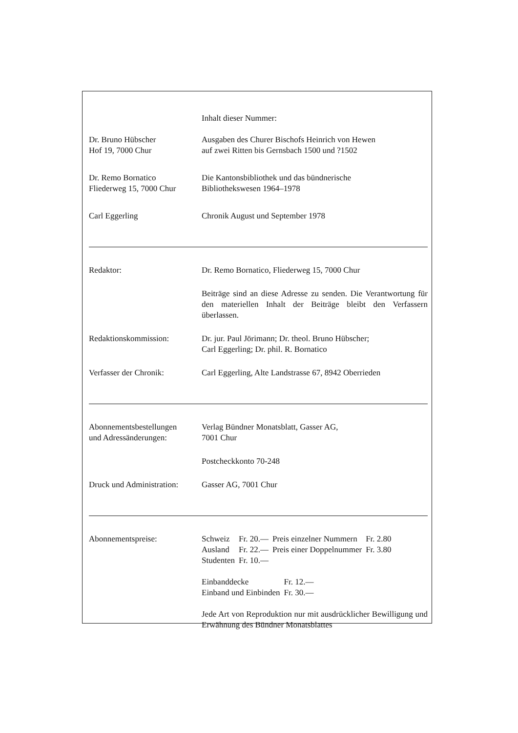Inhalt dieser Nummer:
Dr. Bruno Hübscher
Hof 19, 7000 Chur
Ausgaben des Churer Bischofs Heinrich von Hewen
auf zwei Ritten bis Gernsbach 1500 und ?1502
Dr. Remo Bornatico
Fliederweg 15, 7000 Chur
Die Kantonsbibliothek und das bündnerische
Bibliothekswesen 1964–1978
Carl Eggerling Chronik August und September 1978
Redaktor: Dr. Remo Bornatico, Fliederweg 15, 7000 Chur
Beiträge sind an diese Adresse zu senden. Die Verantwortung für den materiellen Inhalt der Beiträge bleibt den Verfassern überlassen.
Redaktionskommission: Dr. jur. Paul Jörimann; Dr. theol. Bruno Hübscher;
Carl Eggerling; Dr. phil. R. Bornatico
Verfasser der Chronik: Carl Eggerling, Alte Landstrasse 67, 8942 Oberrieden
Abonnementsbestellungen
und Adressänderungen:
Verlag Bündner Monatsblatt, Gasser AG,
7001 Chur
Postcheckkonto 70-248
Druck und Administration:
Gasser AG, 7001 Chur
Abonnementspreise:
| Schweiz | Fr. 20.— | Preis einzelner Nummern | Fr. 2.80 |
| Ausland | Fr. 22.— | Preis einer Doppelnummer | Fr. 3.80 |
| Studenten | Fr. 10.— | | |
| Einbanddecke | Fr. 12.— |
| Einband und Einbinden | Fr. 30.— |
Jede Art von Reproduktion nur mit ausdrücklicher Bewilligung und Erwähnung des Bündner Monatsblattes